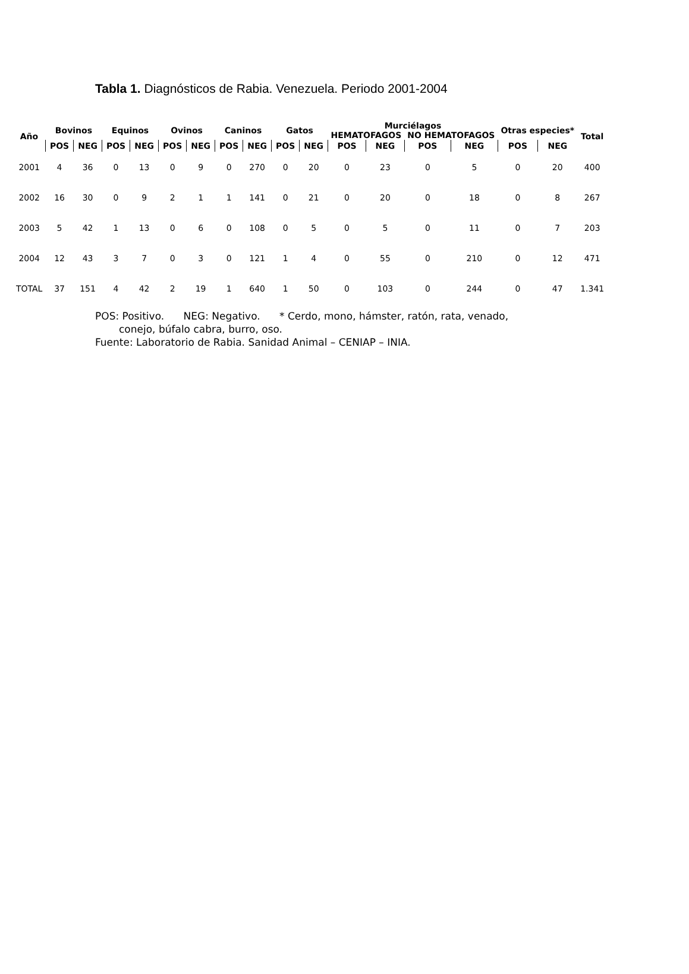Tabla 1. Diagnósticos de Rabia. Venezuela. Periodo 2001-2004
| Año | Bovinos | | Equinos | | Ovinos | | Caninos | | Gatos | | Murciélagos | | | | Otras especies* | | Total |
| --- | --- | --- | --- | --- | --- | --- | --- | --- | --- | --- | --- | --- | --- | --- | --- | --- | --- |
| | | | | | | | | | | | HEMATOFAGOS | | NO HEMATOFAGOS | | | | |
| | POS | NEG | POS | NEG | POS | NEG | POS | NEG | POS | NEG | POS | NEG | POS | NEG | POS | NEG | |
| 2001 | 4 | 36 | 0 | 13 | 0 | 9 | 0 | 270 | 0 | 20 | 0 | 23 | 0 | 5 | 0 | 20 | 400 |
| 2002 | 16 | 30 | 0 | 9 | 2 | 1 | 1 | 141 | 0 | 21 | 0 | 20 | 0 | 18 | 0 | 8 | 267 |
| 2003 | 5 | 42 | 1 | 13 | 0 | 6 | 0 | 108 | 0 | 5 | 0 | 5 | 0 | 11 | 0 | 7 | 203 |
| 2004 | 12 | 43 | 3 | 7 | 0 | 3 | 0 | 121 | 1 | 4 | 0 | 55 | 0 | 210 | 0 | 12 | 471 |
| TOTAL | 37 | 151 | 4 | 42 | 2 | 19 | 1 | 640 | 1 | 50 | 0 | 103 | 0 | 244 | 0 | 47 | 1.341 |
POS: Positivo. NEG: Negativo. * Cerdo, mono, hámster, ratón, rata, venado,
conejo, búfalo cabra, burro, oso.
Fuente: Laboratorio de Rabia. Sanidad Animal – CENIAP – INIA.